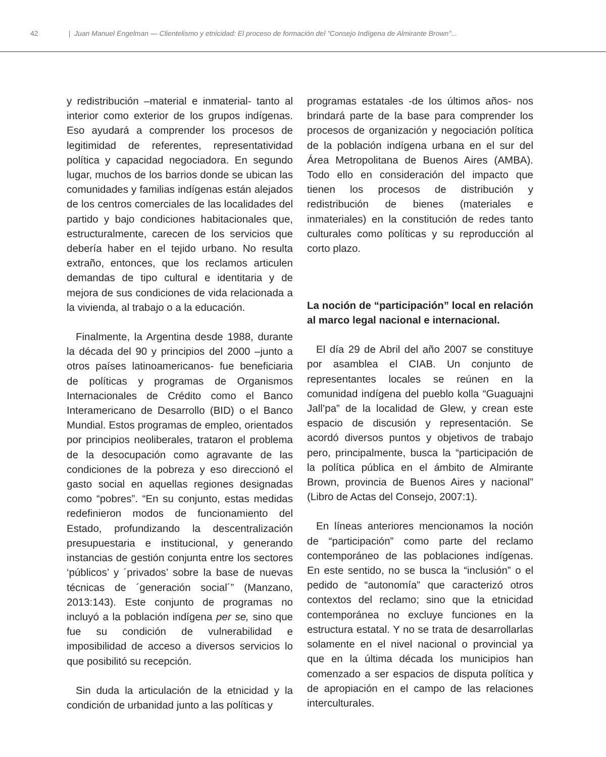42 | Juan Manuel Engelman — Clientelismo y etnicidad: El proceso de formación del "Consejo Indígena de Almirante Brown"...
y redistribución –material e inmaterial- tanto al interior como exterior de los grupos indígenas. Eso ayudará a comprender los procesos de legitimidad de referentes, representatividad política y capacidad negociadora. En segundo lugar, muchos de los barrios donde se ubican las comunidades y familias indígenas están alejados de los centros comerciales de las localidades del partido y bajo condiciones habitacionales que, estructuralmente, carecen de los servicios que debería haber en el tejido urbano. No resulta extraño, entonces, que los reclamos articulen demandas de tipo cultural e identitaria y de mejora de sus condiciones de vida relacionada a la vivienda, al trabajo o a la educación.
Finalmente, la Argentina desde 1988, durante la década del 90 y principios del 2000 –junto a otros países latinoamericanos- fue beneficiaria de políticas y programas de Organismos Internacionales de Crédito como el Banco Interamericano de Desarrollo (BID) o el Banco Mundial. Estos programas de empleo, orientados por principios neoliberales, trataron el problema de la desocupación como agravante de las condiciones de la pobreza y eso direccionó el gasto social en aquellas regiones designadas como “pobres”. “En su conjunto, estas medidas redefinieron modos de funcionamiento del Estado, profundizando la descentralización presupuestaria e institucional, y generando instancias de gestión conjunta entre los sectores ‘públicos’ y ´privados’ sobre la base de nuevas técnicas de ´generación social´” (Manzano, 2013:143). Este conjunto de programas no incluyó a la población indígena per se, sino que fue su condición de vulnerabilidad e imposibilidad de acceso a diversos servicios lo que posibilitó su recepción.
Sin duda la articulación de la etnicidad y la condición de urbanidad junto a las políticas y
programas estatales -de los últimos años- nos brindará parte de la base para comprender los procesos de organización y negociación política de la población indígena urbana en el sur del Área Metropolitana de Buenos Aires (AMBA). Todo ello en consideración del impacto que tienen los procesos de distribución y redistribución de bienes (materiales e inmateriales) en la constitución de redes tanto culturales como políticas y su reproducción al corto plazo.
La noción de “participación” local en relación al marco legal nacional e internacional.
El día 29 de Abril del año 2007 se constituye por asamblea el CIAB. Un conjunto de representantes locales se reúnen en la comunidad indígena del pueblo kolla “Guaguajni Jall’pa” de la localidad de Glew, y crean este espacio de discusión y representación. Se acordó diversos puntos y objetivos de trabajo pero, principalmente, busca la “participación de la política pública en el ámbito de Almirante Brown, provincia de Buenos Aires y nacional” (Libro de Actas del Consejo, 2007:1).
En líneas anteriores mencionamos la noción de “participación” como parte del reclamo contemporáneo de las poblaciones indígenas. En este sentido, no se busca la “inclusión” o el pedido de “autonomía” que caracterizó otros contextos del reclamo; sino que la etnicidad contemporánea no excluye funciones en la estructura estatal. Y no se trata de desarrollarlas solamente en el nivel nacional o provincial ya que en la última década los municipios han comenzado a ser espacios de disputa política y de apropiación en el campo de las relaciones interculturales.